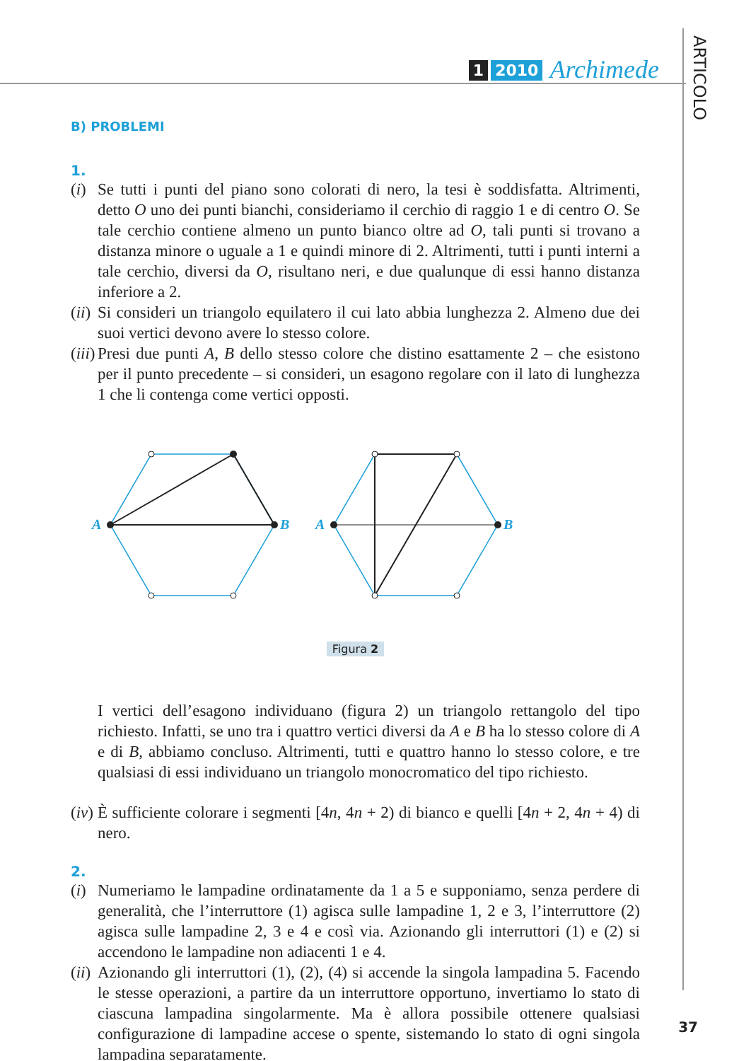1 2010 Archimede
ARTICOLO
B) PROBLEMI
1.
(i)
Se tutti i punti del piano sono colorati di nero, la tesi è soddisfatta. Altrimenti, detto O uno dei punti bianchi, consideriamo il cerchio di raggio 1 e di centro O. Se tale cerchio contiene almeno un punto bianco oltre ad O, tali punti si trovano a distanza minore o uguale a 1 e quindi minore di 2. Altrimenti, tutti i punti interni a tale cerchio, diversi da O, risultano neri, e due qualunque di essi hanno distanza inferiore a 2.
(ii)
Si consideri un triangolo equilatero il cui lato abbia lunghezza 2. Almeno due dei suoi vertici devono avere lo stesso colore.
(iii)
Presi due punti A, B dello stesso colore che distino esattamente 2 – che esistono per il punto precedente – si consideri, un esagono regolare con il lato di lunghezza 1 che li contenga come vertici opposti.
A
B
A
B
Figura 2
I vertici dell’esagono individuano (figura 2) un triangolo rettangolo del tipo richiesto. Infatti, se uno tra i quattro vertici diversi da A e B ha lo stesso colore di A e di B, abbiamo concluso. Altrimenti, tutti e quattro hanno lo stesso colore, e tre qualsiasi di essi individuano un triangolo monocromatico del tipo richiesto.
(iv)
È sufficiente colorare i segmenti [4n, 4n + 2) di bianco e quelli [4n + 2, 4n + 4) di nero.
2.
(i)
Numeriamo le lampadine ordinatamente da 1 a 5 e supponiamo, senza perdere di generalità, che l’interruttore (1) agisca sulle lampadine 1, 2 e 3, l’interruttore (2) agisca sulle lampadine 2, 3 e 4 e così via. Azionando gli interruttori (1) e (2) si accendono le lampadine non adiacenti 1 e 4.
(ii)
Azionando gli interruttori (1), (2), (4) si accende la singola lampadina 5. Facendo le stesse operazioni, a partire da un interruttore opportuno, invertiamo lo stato di ciascuna lampadina singolarmente. Ma è allora possibile ottenere qualsiasi configurazione di lampadine accese o spente, sistemando lo stato di ogni singola lampadina separatamente.
37